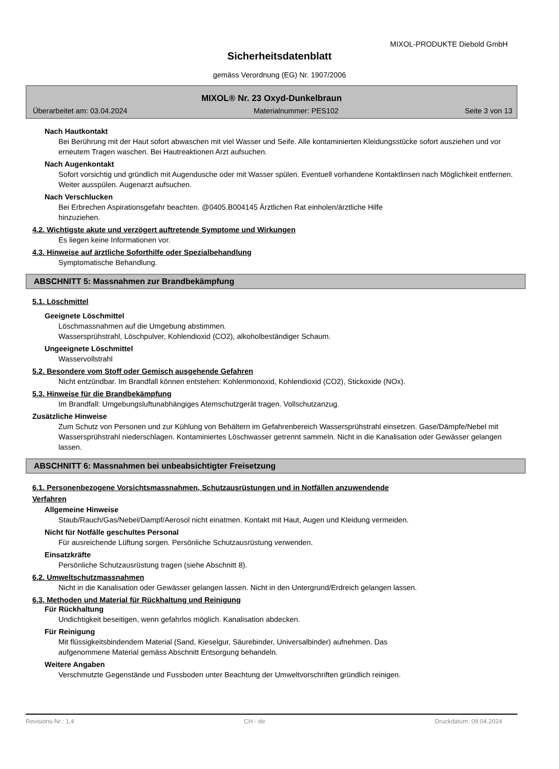MIXOL-PRODUKTE Diebold GmbH
Sicherheitsdatenblatt
gemäss Verordnung (EG) Nr. 1907/2006
MIXOL® Nr. 23 Oxyd-Dunkelbraun
Überarbeitet am: 03.04.2024 Materialnummer: PES102 Seite 3 von 13
Nach Hautkontakt
Bei Berührung mit der Haut sofort abwaschen mit viel Wasser und Seife. Alle kontaminierten Kleidungsstücke sofort ausziehen und vor erneutem Tragen waschen. Bei Hautreaktionen Arzt aufsuchen.
Nach Augenkontakt
Sofort vorsichtig und gründlich mit Augendusche oder mit Wasser spülen. Eventuell vorhandene Kontaktlinsen nach Möglichkeit entfernen. Weiter ausspülen. Augenarzt aufsuchen.
Nach Verschlucken
Bei Erbrechen Aspirationsgefahr beachten. @0405.B004145 Ärztlichen Rat einholen/ärztliche Hilfe
hinzuziehen.
4.2. Wichtigste akute und verzögert auftretende Symptome und Wirkungen
Es liegen keine Informationen vor.
4.3. Hinweise auf ärztliche Soforthilfe oder Spezialbehandlung
Symptomatische Behandlung.
ABSCHNITT 5: Massnahmen zur Brandbekämpfung
5.1. Löschmittel
Geeignete Löschmittel
Löschmassnahmen auf die Umgebung abstimmen.
Wassersprühstrahl, Löschpulver, Kohlendioxid (CO2), alkoholbeständiger Schaum.
Ungeeignete Löschmittel
Wasservollstrahl
5.2. Besondere vom Stoff oder Gemisch ausgehende Gefahren
Nicht entzündbar. Im Brandfall können entstehen: Kohlenmonoxid, Kohlendioxid (CO2), Stickoxide (NOx).
5.3. Hinweise für die Brandbekämpfung
Im Brandfall: Umgebungsluftunabhängiges Atemschutzgerät tragen. Vollschutzanzug.
Zusätzliche Hinweise
Zum Schutz von Personen und zur Kühlung von Behältern im Gefahrenbereich Wassersprühstrahl einsetzen. Gase/Dämpfe/Nebel mit Wassersprühstrahl niederschlagen. Kontaminiertes Löschwasser getrennt sammeln. Nicht in die Kanalisation oder Gewässer gelangen lassen.
ABSCHNITT 6: Massnahmen bei unbeabsichtigter Freisetzung
6.1. Personenbezogene Vorsichtsmassnahmen, Schutzausrüstungen und in Notfällen anzuwendende
Verfahren
Allgemeine Hinweise
Staub/Rauch/Gas/Nebel/Dampf/Aerosol nicht einatmen. Kontakt mit Haut, Augen und Kleidung vermeiden.
Nicht für Notfälle geschultes Personal
Für ausreichende Lüftung sorgen. Persönliche Schutzausrüstung verwenden.
Einsatzkräfte
Persönliche Schutzausrüstung tragen (siehe Abschnitt 8).
6.2. Umweltschutzmassnahmen
Nicht in die Kanalisation oder Gewässer gelangen lassen. Nicht in den Untergrund/Erdreich gelangen lassen.
6.3. Methoden und Material für Rückhaltung und Reinigung
Für Rückhaltung
Undichtigkeit beseitigen, wenn gefahrlos möglich. Kanalisation abdecken.
Für Reinigung
Mit flüssigkeitsbindendem Material (Sand, Kieselgur, Säurebinder, Universalbinder) aufnehmen. Das
aufgenommene Material gemäss Abschnitt Entsorgung behandeln.
Weitere Angaben
Verschmutzte Gegenstände und Fussboden unter Beachtung der Umweltvorschriften gründlich reinigen.
Revisions-Nr.: 1,4 CH - de Druckdatum: 09.04.2024